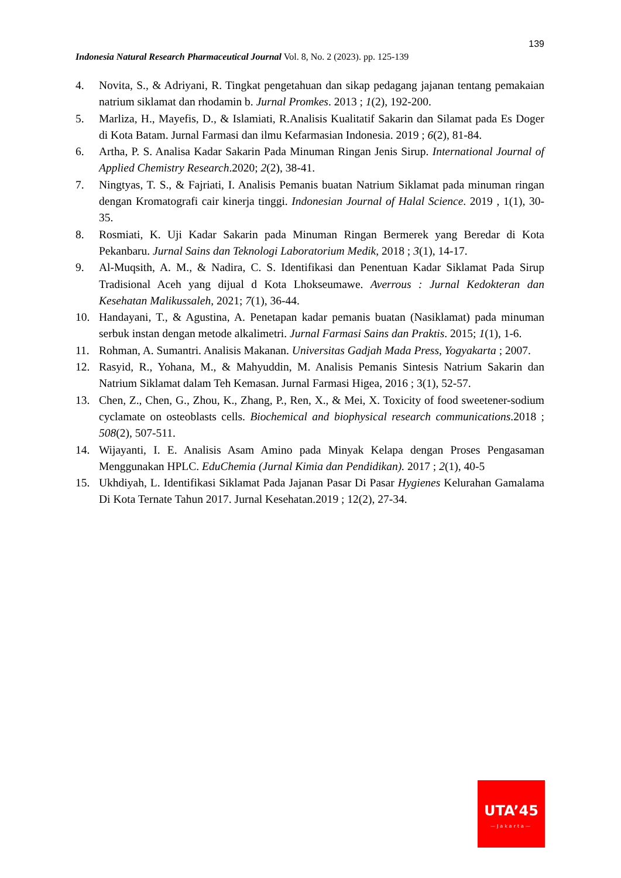139
Indonesia Natural Research Pharmaceutical Journal Vol. 8, No. 2 (2023). pp. 125-139
4. Novita, S., & Adriyani, R. Tingkat pengetahuan dan sikap pedagang jajanan tentang pemakaian natrium siklamat dan rhodamin b. Jurnal Promkes. 2013 ; 1(2), 192-200.
5. Marliza, H., Mayefis, D., & Islamiati, R.Analisis Kualitatif Sakarin dan Silamat pada Es Doger di Kota Batam. Jurnal Farmasi dan ilmu Kefarmasian Indonesia. 2019 ; 6(2), 81-84.
6. Artha, P. S. Analisa Kadar Sakarin Pada Minuman Ringan Jenis Sirup. International Journal of Applied Chemistry Research.2020; 2(2), 38-41.
7. Ningtyas, T. S., & Fajriati, I. Analisis Pemanis buatan Natrium Siklamat pada minuman ringan dengan Kromatografi cair kinerja tinggi. Indonesian Journal of Halal Science. 2019 , 1(1), 30-35.
8. Rosmiati, K. Uji Kadar Sakarin pada Minuman Ringan Bermerek yang Beredar di Kota Pekanbaru. Jurnal Sains dan Teknologi Laboratorium Medik, 2018 ; 3(1), 14-17.
9. Al-Muqsith, A. M., & Nadira, C. S. Identifikasi dan Penentuan Kadar Siklamat Pada Sirup Tradisional Aceh yang dijual d Kota Lhokseumawe. Averrous : Jurnal Kedokteran dan Kesehatan Malikussaleh, 2021; 7(1), 36-44.
10. Handayani, T., & Agustina, A. Penetapan kadar pemanis buatan (Nasiklamat) pada minuman serbuk instan dengan metode alkalimetri. Jurnal Farmasi Sains dan Praktis. 2015; 1(1), 1-6.
11. Rohman, A. Sumantri. Analisis Makanan. Universitas Gadjah Mada Press, Yogyakarta ; 2007.
12. Rasyid, R., Yohana, M., & Mahyuddin, M. Analisis Pemanis Sintesis Natrium Sakarin dan Natrium Siklamat dalam Teh Kemasan. Jurnal Farmasi Higea, 2016 ; 3(1), 52-57.
13. Chen, Z., Chen, G., Zhou, K., Zhang, P., Ren, X., & Mei, X. Toxicity of food sweetener-sodium cyclamate on osteoblasts cells. Biochemical and biophysical research communications.2018 ; 508(2), 507-511.
14. Wijayanti, I. E. Analisis Asam Amino pada Minyak Kelapa dengan Proses Pengasaman Menggunakan HPLC. EduChemia (Jurnal Kimia dan Pendidikan). 2017 ; 2(1), 40-5
15. Ukhdiyah, L. Identifikasi Siklamat Pada Jajanan Pasar Di Pasar Hygienes Kelurahan Gamalama Di Kota Ternate Tahun 2017. Jurnal Kesehatan.2019 ; 12(2), 27-34.
UTA’45
—Jakarta—